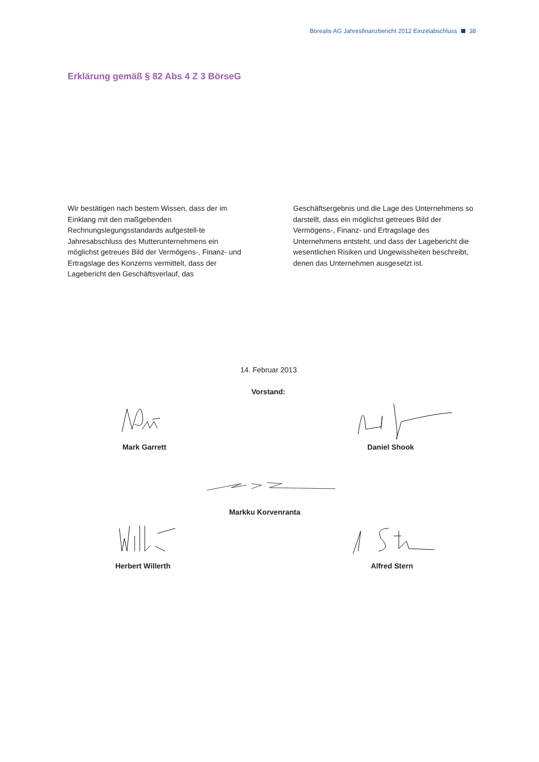Borealis AG Jahresfinanzbericht 2012 Einzelabschluss 38
Erklärung gemäß § 82 Abs 4 Z 3 BörseG
Wir bestätigen nach bestem Wissen, dass der im Einklang mit den maßgebenden Rechnungslegungsstandards aufgestell-te Jahresabschluss des Mutterunternehmens ein möglichst getreues Bild der Vermögens-, Finanz- und Ertragslage des Konzerns vermittelt, dass der Lagebericht den Geschäftsverlauf, das
Geschäftsergebnis und die Lage des Unternehmens so darstellt, dass ein möglichst getreues Bild der Vermögens-, Finanz- und Ertragslage des Unternehmens entsteht, und dass der Lagebericht die wesentlichen Risiken und Ungewissheiten beschreibt, denen das Unternehmen ausgesetzt ist.
14. Februar 2013
Vorstand:
Mark Garrett Daniel Shook
Markku Korvenranta
Herbert Willerth Alfred Stern